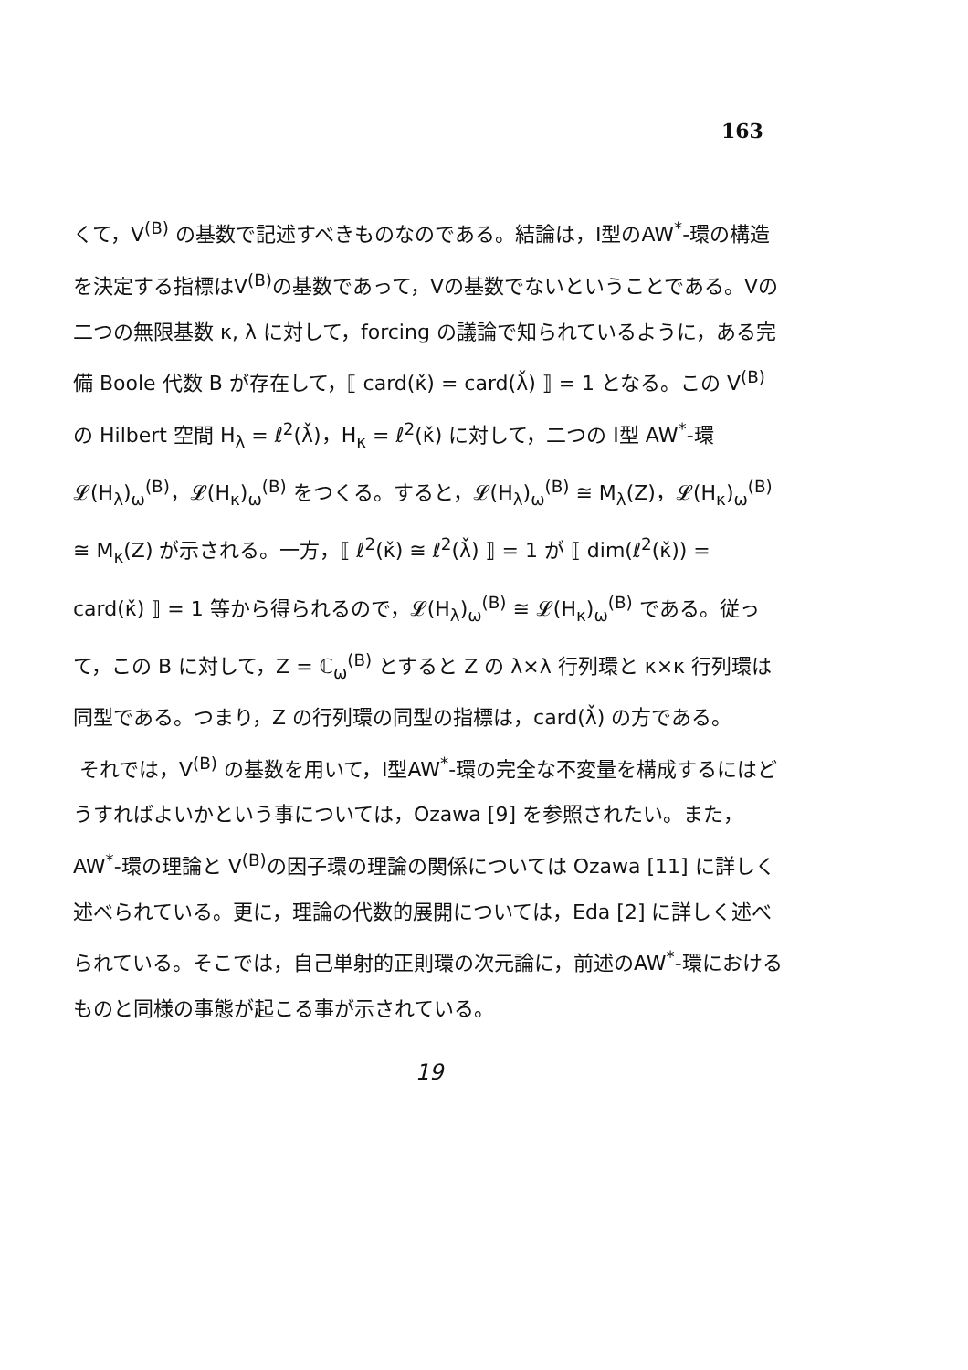163
くて，V<sup>(B)</sup> の基数で記述すべきものなのである。結論は，I型のAW<sup>*</sup>-環の構造を決定する指標はV<sup>(B)</sup>の基数であって，Vの基数でないということである。Vの二つの無限基数 κ, λ に対して，forcing の議論で知られているように，ある完備 Boole 代数 B が存在して，⟦ card(κ̌) = card(λ̌) ⟧ = 1 となる。この V<sup>(B)</sup> の Hilbert 空間 H<sub>λ</sub> = ℓ<sup>2</sup>(λ̌)，H<sub>κ</sub> = ℓ<sup>2</sup>(κ̌) に対して，二つの I型 AW<sup>*</sup>-環 𝓛(H<sub>λ</sub>)<sub>ω</sub><sup>(B)</sup>，𝓛(H<sub>κ</sub>)<sub>ω</sub><sup>(B)</sup> をつくる。すると，𝓛(H<sub>λ</sub>)<sub>ω</sub><sup>(B)</sup> ≅ M<sub>λ</sub>(Z)，𝓛(H<sub>κ</sub>)<sub>ω</sub><sup>(B)</sup> ≅ M<sub>κ</sub>(Z) が示される。一方，⟦ ℓ<sup>2</sup>(κ̌) ≅ ℓ<sup>2</sup>(λ̌) ⟧ = 1 が ⟦ dim(ℓ<sup>2</sup>(κ̌)) = card(κ̌) ⟧ = 1 等から得られるので，𝓛(H<sub>λ</sub>)<sub>ω</sub><sup>(B)</sup> ≅ 𝓛(H<sub>κ</sub>)<sub>ω</sub><sup>(B)</sup> である。従って，この B に対して，Z = ℂ<sub>ω</sub><sup>(B)</sup> とすると Z の λ×λ 行列環と κ×κ 行列環は同型である。つまり，Z の行列環の同型の指標は，card(λ̌) の方である。
それでは，V<sup>(B)</sup> の基数を用いて，I型AW<sup>*</sup>-環の完全な不変量を構成するにはどうすればよいかという事については，Ozawa [9] を参照されたい。また，AW<sup>*</sup>-環の理論と V<sup>(B)</sup>の因子環の理論の関係については Ozawa [11] に詳しく述べられている。更に，理論の代数的展開については，Eda [2] に詳しく述べられている。そこでは，自己単射的正則環の次元論に，前述のAW<sup>*</sup>-環におけるものと同様の事態が起こる事が示されている。
19